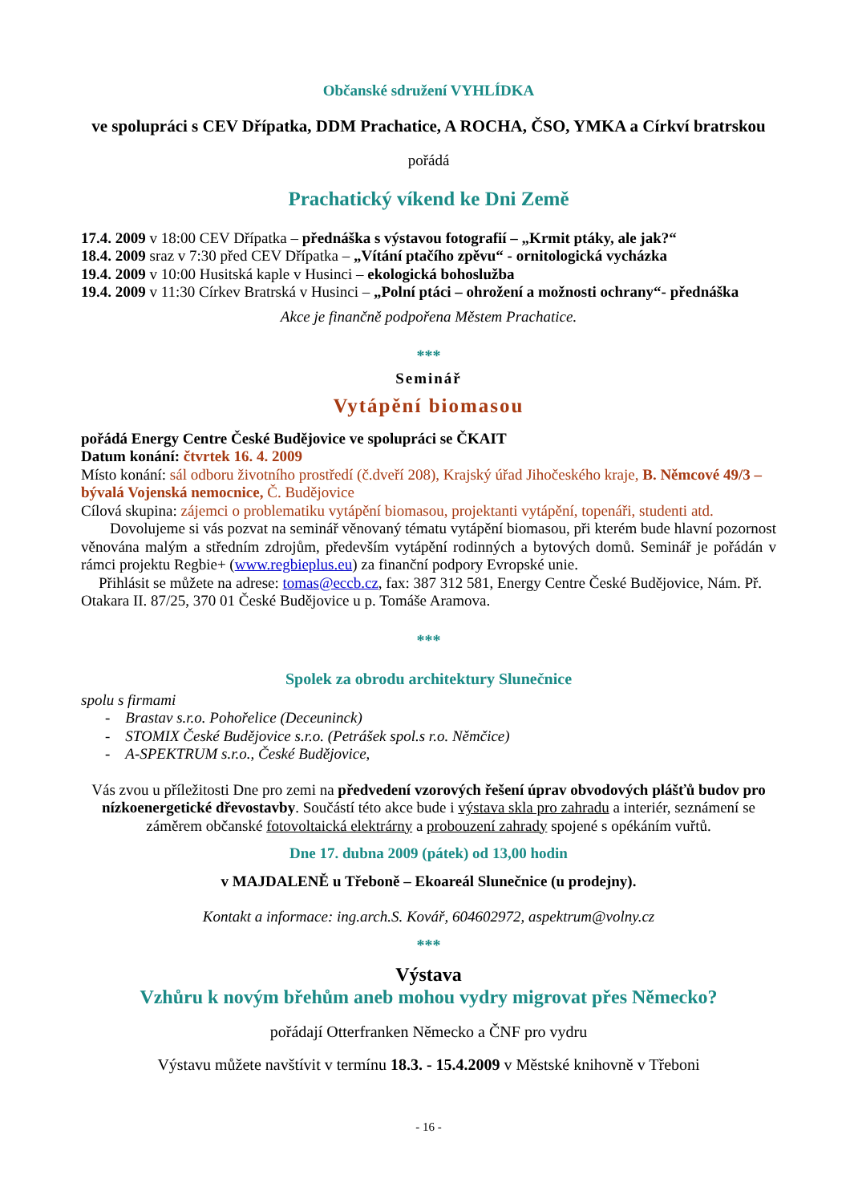Občanské sdružení VYHLÍDKA
ve spolupráci s CEV Dřípatka, DDM Prachatice, A ROCHA, ČSO, YMKA a Církví bratrskou
pořádá
Prachatický víkend ke Dni Země
17.4. 2009 v 18:00 CEV Dřípatka – přednáška s výstavou fotografií – „Krmit ptáky, ale jak?“
18.4. 2009 sraz v 7:30 před CEV Dřípatka – „Vítání ptačího zpěvu“ - ornitologická vycházka
19.4. 2009 v 10:00 Husitská kaple v Husinci – ekologická bohoslužba
19.4. 2009 v 11:30 Církev Bratrská v Husinci – „Polní ptáci – ohrožení a možnosti ochrany“- přednáška
Akce je finančně podpořena Městem Prachatice.
***
Seminář
Vytápění biomasou
pořádá Energy Centre České Budějovice ve spolupráci se ČKAIT
Datum konání: čtvrtek 16. 4. 2009
Místo konání: sál odboru životního prostředí (č.dveří 208), Krajský úřad Jihočeského kraje, B. Němcové 49/3 – bývalá Vojenská nemocnice, Č. Budějovice
Cílová skupina: zájemci o problematiku vytápění biomasou, projektanti vytápění, topenáři, studenti atd.
Dovolujeme si vás pozvat na seminář věnovaný tématu vytápění biomasou, při kterém bude hlavní pozornost věnována malým a středním zdrojům, především vytápění rodinných a bytových domů. Seminář je pořádán v rámci projektu Regbie+ (www.regbieplus.eu) za finanční podpory Evropské unie.
Přihlásit se můžete na adrese: tomas@eccb.cz, fax: 387 312 581, Energy Centre České Budějovice, Nám. Př. Otakara II. 87/25, 370 01 České Budějovice u p. Tomáše Aramova.
***
Spolek za obrodu architektury Slunečnice
spolu s firmami
- Brastav s.r.o. Pohořelice (Deceuninck)
- STOMIX České Budějovice s.r.o. (Petrášek spol.s r.o. Němčice)
- A-SPEKTRUM s.r.o., České Budějovice,
Vás zvou u příležitosti Dne pro zemi na předvedení vzorových řešení úprav obvodových plášťů budov pro nízkoenergetické dřevostavby. Součástí této akce bude i výstava skla pro zahradu a interiér, seznámení se záměrem občanské fotovoltaická elektrárny a probouzení zahrady spojené s opékáním vuřtů.
Dne 17. dubna 2009 (pátek) od 13,00 hodin
v MAJDALENĚ u Třeboně – Ekoareál Slunečnice (u prodejny).
Kontakt a informace: ing.arch.S. Kovář, 604602972, aspektrum@volny.cz
***
Výstava
Vzhůru k novým břehům aneb mohou vydry migrovat přes Německo?
pořádají Otterfranken Německo a ČNF pro vydru
Výstavu můžete navštívit v termínu 18.3. - 15.4.2009 v Městské knihovně v Třeboni
- 16 -